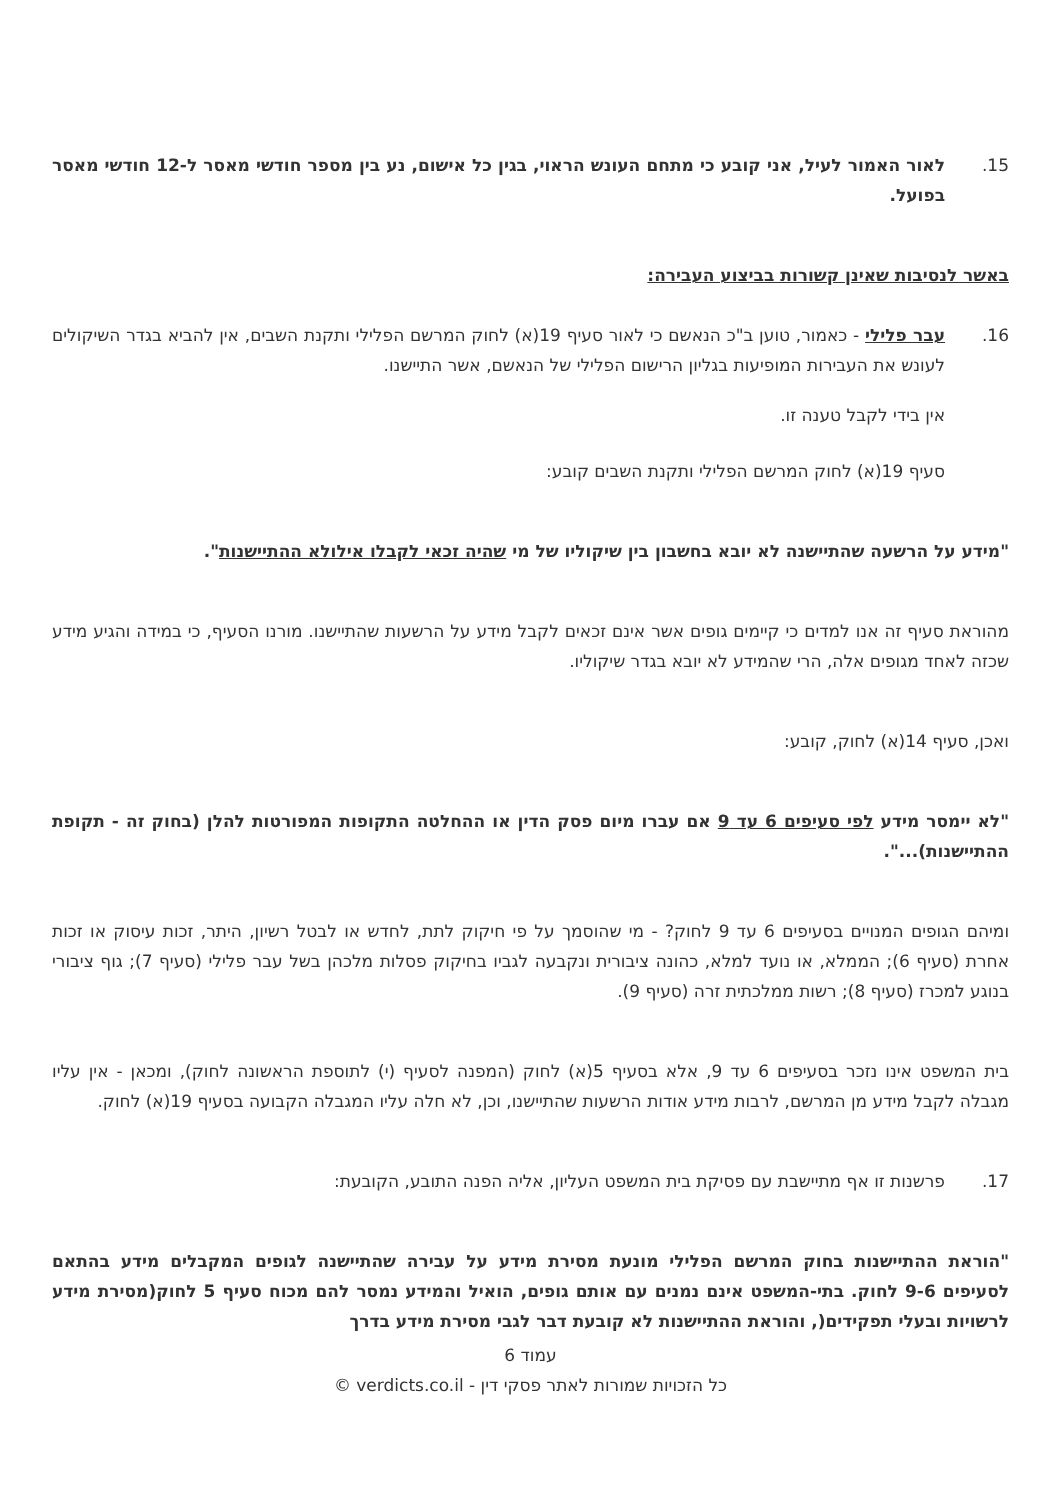15. לאור האמור לעיל, אני קובע כי מתחם העונש הראוי, בגין כל אישום, נע בין מספר חודשי מאסר ל-12 חודשי מאסר בפועל.
באשר לנסיבות שאינן קשורות בביצוע העבירה:
16. עבר פלילי - כאמור, טוען ב"כ הנאשם כי לאור סעיף 19(א) לחוק המרשם הפלילי ותקנת השבים, אין להביא בגדר השיקולים לעונש את העבירות המופיעות בגליון הרישום הפלילי של הנאשם, אשר התיישנו.
אין בידי לקבל טענה זו.
סעיף 19(א) לחוק המרשם הפלילי ותקנת השבים קובע:
"מידע על הרשעה שהתיישנה לא יובא בחשבון בין שיקוליו של מי שהיה זכאי לקבלו אילולא ההתיישנות".
מהוראת סעיף זה אנו למדים כי קיימים גופים אשר אינם זכאים לקבל מידע על הרשעות שהתיישנו. מורנו הסעיף, כי במידה והגיע מידע שכזה לאחד מגופים אלה, הרי שהמידע לא יובא בגדר שיקוליו.
ואכן, סעיף 14(א) לחוק, קובע:
"לא יימסר מידע לפי סעיפים 6 עד 9 אם עברו מיום פסק הדין או ההחלטה התקופות המפורטות להלן (בחוק זה - תקופת ההתיישנות)...".
ומיהם הגופים המנויים בסעיפים 6 עד 9 לחוק? - מי שהוסמך על פי חיקוק לתת, לחדש או לבטל רשיון, היתר, זכות עיסוק או זכות אחרת (סעיף 6); הממלא, או נועד למלא, כהונה ציבורית ונקבעה לגביו בחיקוק פסלות מלכהן בשל עבר פלילי (סעיף 7); גוף ציבורי בנוגע למכרז (סעיף 8); רשות ממלכתית זרה (סעיף 9).
בית המשפט אינו נזכר בסעיפים 6 עד 9, אלא בסעיף 5(א) לחוק (המפנה לסעיף (י) לתוספת הראשונה לחוק), ומכאן - אין עליו מגבלה לקבל מידע מן המרשם, לרבות מידע אודות הרשעות שהתיישנו, וכן, לא חלה עליו המגבלה הקבועה בסעיף 19(א) לחוק.
17. פרשנות זו אף מתיישבת עם פסיקת בית המשפט העליון, אליה הפנה התובע, הקובעת:
"הוראת ההתיישנות בחוק המרשם הפלילי מונעת מסירת מידע על עבירה שהתיישנה לגופים המקבלים מידע בהתאם לסעיפים 9-6 לחוק. בתי-המשפט אינם נמנים עם אותם גופים, הואיל והמידע נמסר להם מכוח סעיף 5 לחוק(מסירת מידע לרשויות ובעלי תפקידים(, והוראת ההתיישנות לא קובעת דבר לגבי מסירת מידע בדרך
עמוד 6
כל הזכויות שמורות לאתר פסקי דין - verdicts.co.il ©